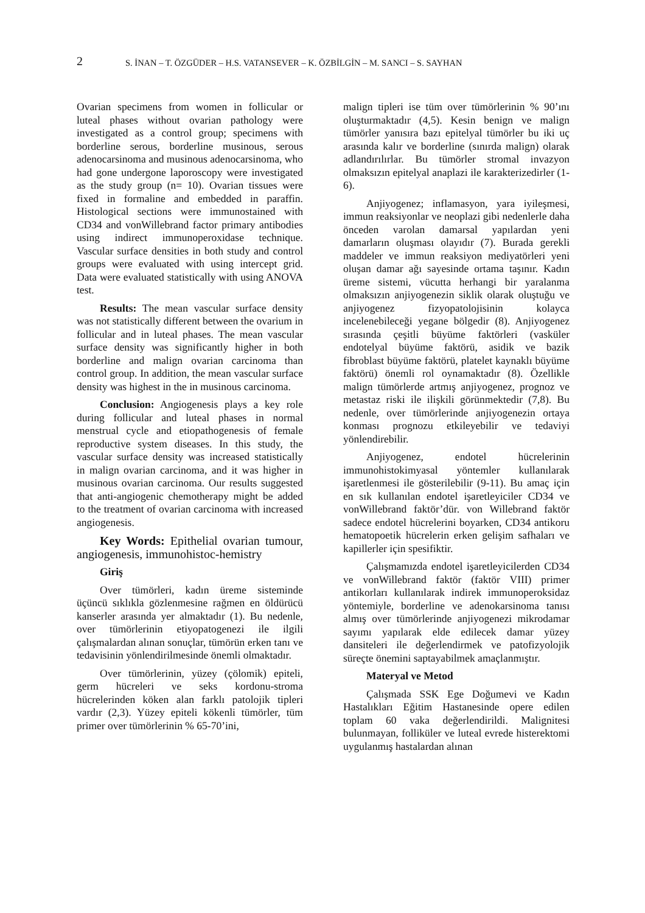2
S. İNAN – T. ÖZGÜDER – H.S. VATANSEVER – K. ÖZBİLGİN – M. SANCI – S. SAYHAN
Ovarian specimens from women in follicular or luteal phases without ovarian pathology were investigated as a control group; specimens with borderline serous, borderline musinous, serous adenocarsinoma and musinous adenocarsinoma, who had gone undergone laporoscopy were investigated as the study group (n= 10). Ovarian tissues were fixed in formaline and embedded in paraffin. Histological sections were immunostained with CD34 and vonWillebrand factor primary antibodies using indirect immunoperoxidase technique. Vascular surface densities in both study and control groups were evaluated with using intercept grid. Data were evaluated statistically with using ANOVA test.
Results: The mean vascular surface density was not statistically different between the ovarium in follicular and in luteal phases. The mean vascular surface density was significantly higher in both borderline and malign ovarian carcinoma than control group. In addition, the mean vascular surface density was highest in the in musinous carcinoma.
Conclusion: Angiogenesis plays a key role during follicular and luteal phases in normal menstrual cycle and etiopathogenesis of female reproductive system diseases. In this study, the vascular surface density was increased statistically in malign ovarian carcinoma, and it was higher in musinous ovarian carcinoma. Our results suggested that anti-angiogenic chemotherapy might be added to the treatment of ovarian carcinoma with increased angiogenesis.
Key Words: Epithelial ovarian tumour, angiogenesis, immunohistoc-hemistry
Giriş
Over tümörleri, kadın üreme sisteminde üçüncü sıklıkla gözlenmesine rağmen en öldürücü kanserler arasında yer almaktadır (1). Bu nedenle, over tümörlerinin etiyopatogenezi ile ilgili çalışmalardan alınan sonuçlar, tümörün erken tanı ve tedavisinin yönlendirilmesinde önemli olmaktadır.
Over tümörlerinin, yüzey (çölomik) epiteli, germ hücreleri ve seks kordonu-stroma hücrelerinden köken alan farklı patolojik tipleri vardır (2,3). Yüzey epiteli kökenli tümörler, tüm primer over tümörlerinin % 65-70’ini,
malign tipleri ise tüm over tümörlerinin % 90’ını oluşturmaktadır (4,5). Kesin benign ve malign tümörler yanısıra bazı epitelyal tümörler bu iki uç arasında kalır ve borderline (sınırda malign) olarak adlandırılırlar. Bu tümörler stromal invazyon olmaksızın epitelyal anaplazi ile karakterizedirler (1-6).
Anjiyogenez; inflamasyon, yara iyileşmesi, immun reaksiyonlar ve neoplazi gibi nedenlerle daha önceden varolan damarsal yapılardan yeni damarların oluşması olayıdır (7). Burada gerekli maddeler ve immun reaksiyon mediyatörleri yeni oluşan damar ağı sayesinde ortama taşınır. Kadın üreme sistemi, vücutta herhangi bir yaralanma olmaksızın anjiyogenezin siklik olarak oluştuğu ve anjiyogenez fizyopatolojisinin kolayca incelenebileceği yegane bölgedir (8). Anjiyogenez sırasında çeşitli büyüme faktörleri (vasküler endotelyal büyüme faktörü, asidik ve bazik fibroblast büyüme faktörü, platelet kaynaklı büyüme faktörü) önemli rol oynamaktadır (8). Özellikle malign tümörlerde artmış anjiyogenez, prognoz ve metastaz riski ile ilişkili görünmektedir (7,8). Bu nedenle, over tümörlerinde anjiyogenezin ortaya konması prognozu etkileyebilir ve tedaviyi yönlendirebilir.
Anjiyogenez, endotel hücrelerinin immunohistokimyasal yöntemler kullanılarak işaretlenmesi ile gösterilebilir (9-11). Bu amaç için en sık kullanılan endotel işaretleyiciler CD34 ve vonWillebrand faktör’dür. von Willebrand faktör sadece endotel hücrelerini boyarken, CD34 antikoru hematopoetik hücrelerin erken gelişim safhaları ve kapillerler için spesifiktir.
Çalışmamızda endotel işaretleyicilerden CD34 ve vonWillebrand faktör (faktör VIII) primer antikorları kullanılarak indirek immunoperoksidaz yöntemiyle, borderline ve adenokarsinoma tanısı almış over tümörlerinde anjiyogenezi mikrodamar sayımı yapılarak elde edilecek damar yüzey dansiteleri ile değerlendirmek ve patofizyolojik süreçte önemini saptayabilmek amaçlanmıştır.
Materyal ve Metod
Çalışmada SSK Ege Doğumevi ve Kadın Hastalıkları Eğitim Hastanesinde opere edilen toplam 60 vaka değerlendirildi. Malignitesi bulunmayan, folliküler ve luteal evrede histerektomi uygulanmış hastalardan alınan